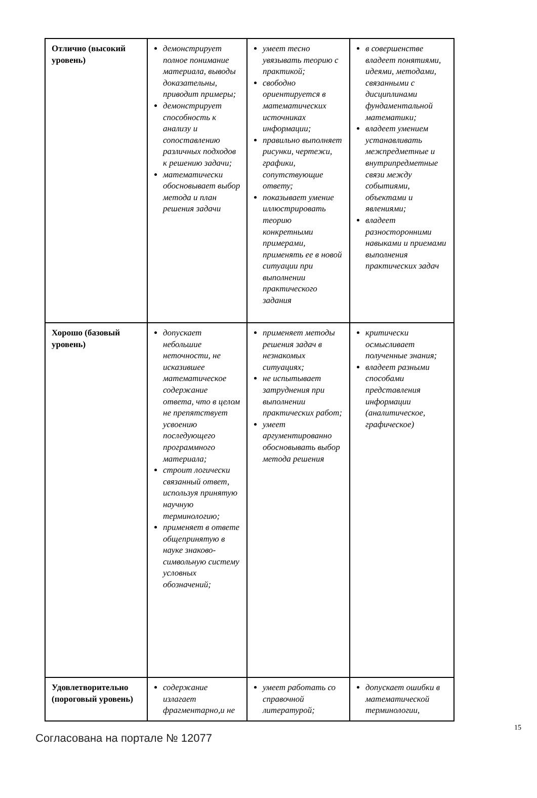| Отлично (высокий уровень) | демонстрирует полное понимание материала, выводы доказательны, приводит примеры; демонстрирует способность к анализу и сопоставлению различных подходов к решению задачи; математически обосновывает выбор метода и план решения задачи | умеет тесно увязывать теорию с практикой; свободно ориентируется в математических источниках информации; правильно выполняет рисунки, чертежи, графики, сопутствующие ответу; показывает умение иллюстрировать теорию конкретными примерами, применять ее в новой ситуации при выполнении практического задания | в совершенстве владеет понятиями, идеями, методами, связанными с дисциплинами фундаментальной математики; владеет умением устанавливать межпредметные и внутрипредметные связи между событиями, объектами и явлениями; владеет разносторонними навыками и приемами выполнения практических задач |
| Хорошо (базовый уровень) | допускает небольшие неточности, не исказившее математическое содержание ответа, что в целом не препятствует усвоению последующего программного материала; строит логически связанный ответ, используя принятую научную терминологию; применяет в ответе общепринятую в науке знаково-символьную систему условных обозначений; | применяет методы решения задач в незнакомых ситуациях; не испытывает затруднения при выполнении практических работ; умеет аргументированно обосновывать выбор метода решения | критически осмысливает полученные знания; владеет разными способами представления информации (аналитическое, графическое) |
| Удовлетворительно (пороговый уровень) | содержание излагает фрагментарно,и не | умеет работать со справочной литературой; | допускает ошибки в математической терминологии, |
Согласована на портале № 12077
15